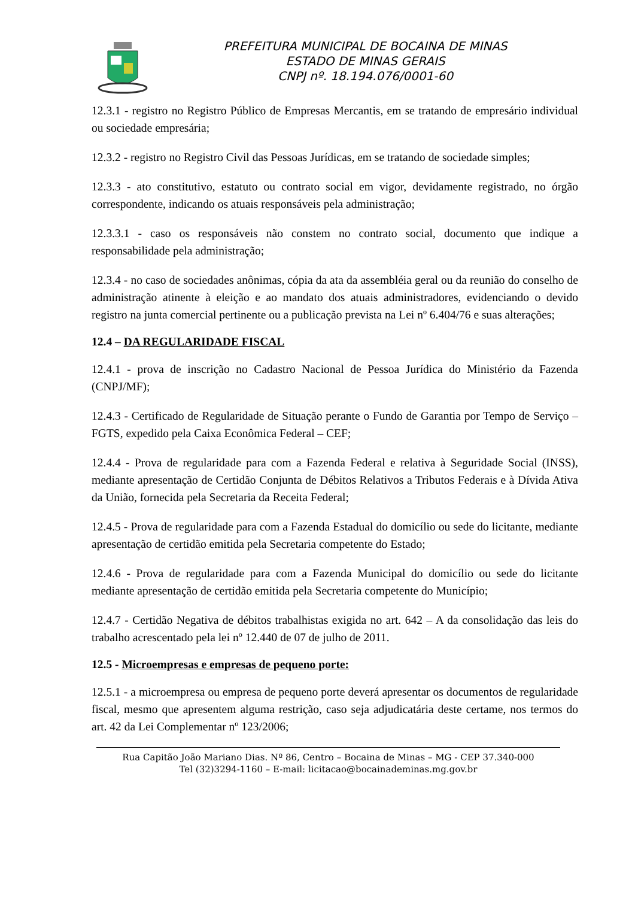PREFEITURA MUNICIPAL DE BOCAINA DE MINAS
ESTADO DE MINAS GERAIS
CNPJ nº. 18.194.076/0001-60
12.3.1 - registro no Registro Público de Empresas Mercantis, em se tratando de empresário individual ou sociedade empresária;
12.3.2 - registro no Registro Civil das Pessoas Jurídicas, em se tratando de sociedade simples;
12.3.3 - ato constitutivo, estatuto ou contrato social em vigor, devidamente registrado, no órgão correspondente, indicando os atuais responsáveis pela administração;
12.3.3.1 - caso os responsáveis não constem no contrato social, documento que indique a responsabilidade pela administração;
12.3.4 - no caso de sociedades anônimas, cópia da ata da assembléia geral ou da reunião do conselho de administração atinente à eleição e ao mandato dos atuais administradores, evidenciando o devido registro na junta comercial pertinente ou a publicação prevista na Lei nº 6.404/76 e suas alterações;
12.4 – DA REGULARIDADE FISCAL
12.4.1 - prova de inscrição no Cadastro Nacional de Pessoa Jurídica do Ministério da Fazenda (CNPJ/MF);
12.4.3 - Certificado de Regularidade de Situação perante o Fundo de Garantia por Tempo de Serviço – FGTS, expedido pela Caixa Econômica Federal – CEF;
12.4.4 - Prova de regularidade para com a Fazenda Federal e relativa à Seguridade Social (INSS), mediante apresentação de Certidão Conjunta de Débitos Relativos a Tributos Federais e à Dívida Ativa da União, fornecida pela Secretaria da Receita Federal;
12.4.5 - Prova de regularidade para com a Fazenda Estadual do domicílio ou sede do licitante, mediante apresentação de certidão emitida pela Secretaria competente do Estado;
12.4.6 - Prova de regularidade para com a Fazenda Municipal do domicílio ou sede do licitante mediante apresentação de certidão emitida pela Secretaria competente do Município;
12.4.7 - Certidão Negativa de débitos trabalhistas exigida no art. 642 – A da consolidação das leis do trabalho acrescentado pela lei nº 12.440 de 07 de julho de 2011.
12.5 - Microempresas e empresas de pequeno porte:
12.5.1 - a microempresa ou empresa de pequeno porte deverá apresentar os documentos de regularidade fiscal, mesmo que apresentem alguma restrição, caso seja adjudicatária deste certame, nos termos do art. 42 da Lei Complementar nº 123/2006;
Rua Capitão João Mariano Dias. Nº 86, Centro – Bocaina de Minas – MG - CEP 37.340-000
Tel (32)3294-1160 – E-mail: licitacao@bocainademinas.mg.gov.br